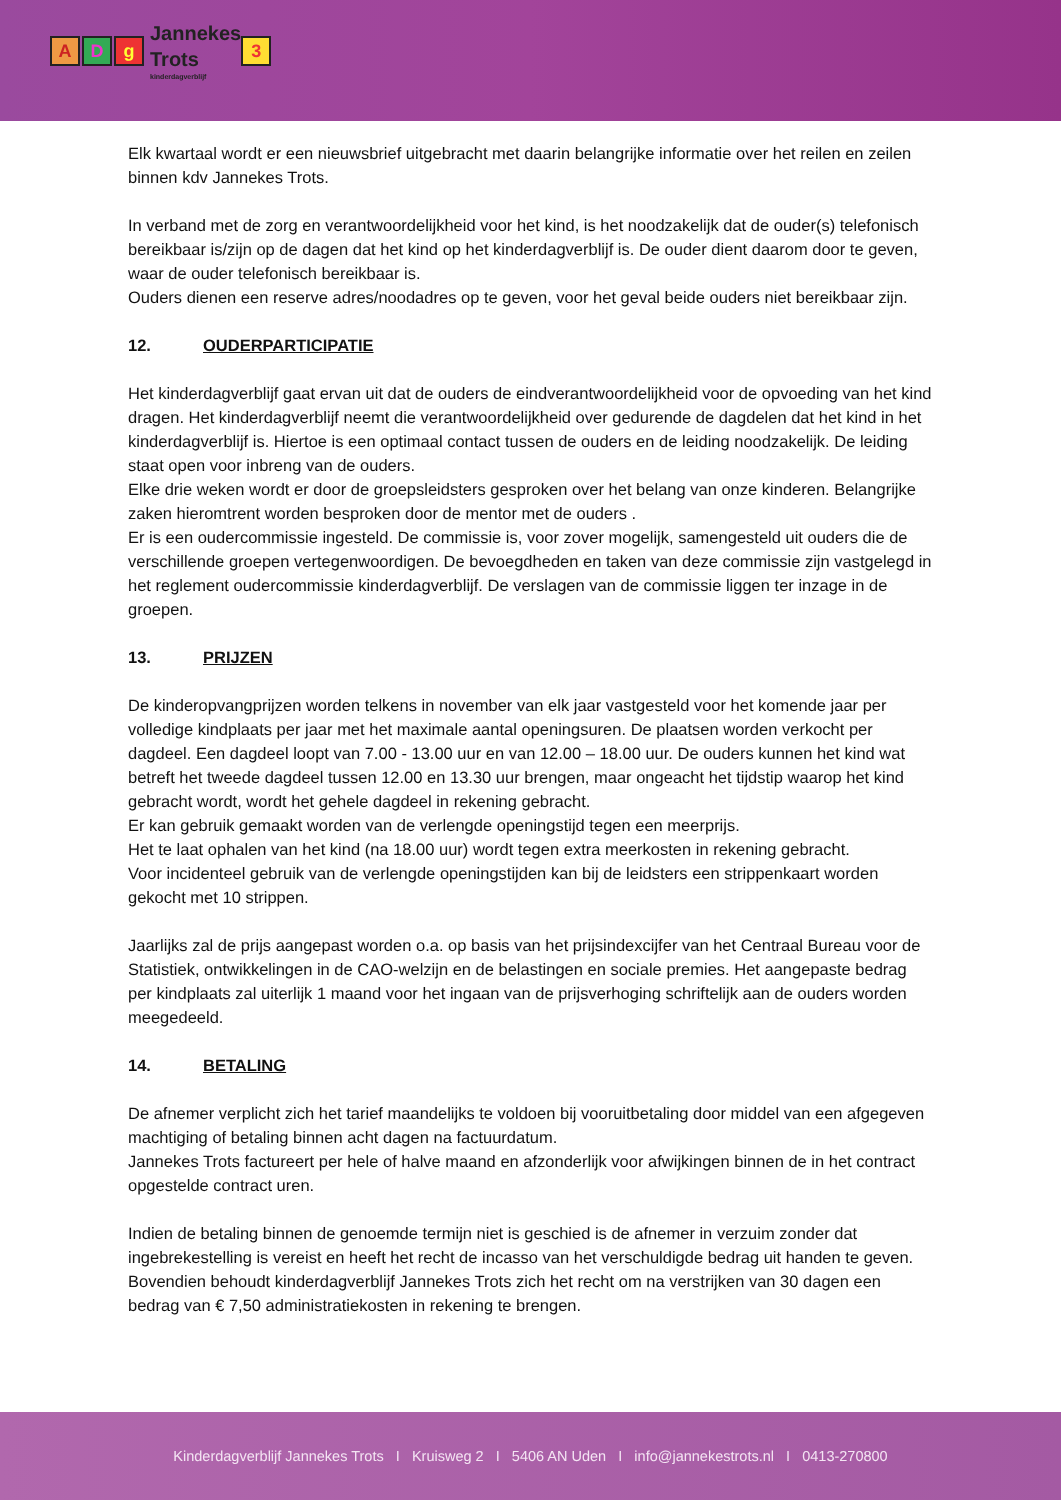A D g
Jannekes
Trots
kinderdagverblijf
3
Elk kwartaal wordt er een nieuwsbrief uitgebracht met daarin belangrijke informatie over het reilen en zeilen binnen kdv Jannekes Trots.
In verband met de zorg en verantwoordelijkheid voor het kind, is het noodzakelijk dat de ouder(s) telefonisch bereikbaar is/zijn op de dagen dat het kind op het kinderdagverblijf is. De ouder dient daarom door te geven, waar de ouder telefonisch bereikbaar is.
Ouders dienen een reserve adres/noodadres op te geven, voor het geval beide ouders niet bereikbaar zijn.
12. OUDERPARTICIPATIE
Het kinderdagverblijf gaat ervan uit dat de ouders de eindverantwoordelijkheid voor de opvoeding van het kind dragen. Het kinderdagverblijf neemt die verantwoordelijkheid over gedurende de dagdelen dat het kind in het kinderdagverblijf is. Hiertoe is een optimaal contact tussen de ouders en de leiding noodzakelijk. De leiding staat open voor inbreng van de ouders.
Elke drie weken wordt er door de groepsleidsters gesproken over het belang van onze kinderen. Belangrijke zaken hieromtrent worden besproken door de mentor met de ouders .
Er is een oudercommissie ingesteld. De commissie is, voor zover mogelijk, samengesteld uit ouders die de verschillende groepen vertegenwoordigen. De bevoegdheden en taken van deze commissie zijn vastgelegd in het reglement oudercommissie kinderdagverblijf. De verslagen van de commissie liggen ter inzage in de groepen.
13. PRIJZEN
De kinderopvangprijzen worden telkens in november van elk jaar vastgesteld voor het komende jaar per volledige kindplaats per jaar met het maximale aantal openingsuren. De plaatsen worden verkocht per dagdeel. Een dagdeel loopt van 7.00 - 13.00 uur en van 12.00 – 18.00 uur. De ouders kunnen het kind wat betreft het tweede dagdeel tussen 12.00 en 13.30 uur brengen, maar ongeacht het tijdstip waarop het kind gebracht wordt, wordt het gehele dagdeel in rekening gebracht.
Er kan gebruik gemaakt worden van de verlengde openingstijd tegen een meerprijs.
Het te laat ophalen van het kind (na 18.00 uur) wordt tegen extra meerkosten in rekening gebracht.
Voor incidenteel gebruik van de verlengde openingstijden kan bij de leidsters een strippenkaart worden gekocht met 10 strippen.
Jaarlijks zal de prijs aangepast worden o.a. op basis van het prijsindexcijfer van het Centraal Bureau voor de Statistiek, ontwikkelingen in de CAO-welzijn en de belastingen en sociale premies. Het aangepaste bedrag per kindplaats zal uiterlijk 1 maand voor het ingaan van de prijsverhoging schriftelijk aan de ouders worden meegedeeld.
14. BETALING
De afnemer verplicht zich het tarief maandelijks te voldoen bij vooruitbetaling door middel van een afgegeven machtiging of betaling binnen acht dagen na factuurdatum.
Jannekes Trots factureert per hele of halve maand en afzonderlijk voor afwijkingen binnen de in het contract opgestelde contract uren.
Indien de betaling binnen de genoemde termijn niet is geschied is de afnemer in verzuim zonder dat ingebrekestelling is vereist en heeft het recht de incasso van het verschuldigde bedrag uit handen te geven. Bovendien behoudt kinderdagverblijf Jannekes Trots zich het recht om na verstrijken van 30 dagen een bedrag van € 7,50 administratiekosten in rekening te brengen.
Kinderdagverblijf Jannekes Trots I Kruisweg 2 I 5406 AN Uden I info@jannekestrots.nl I 0413-270800